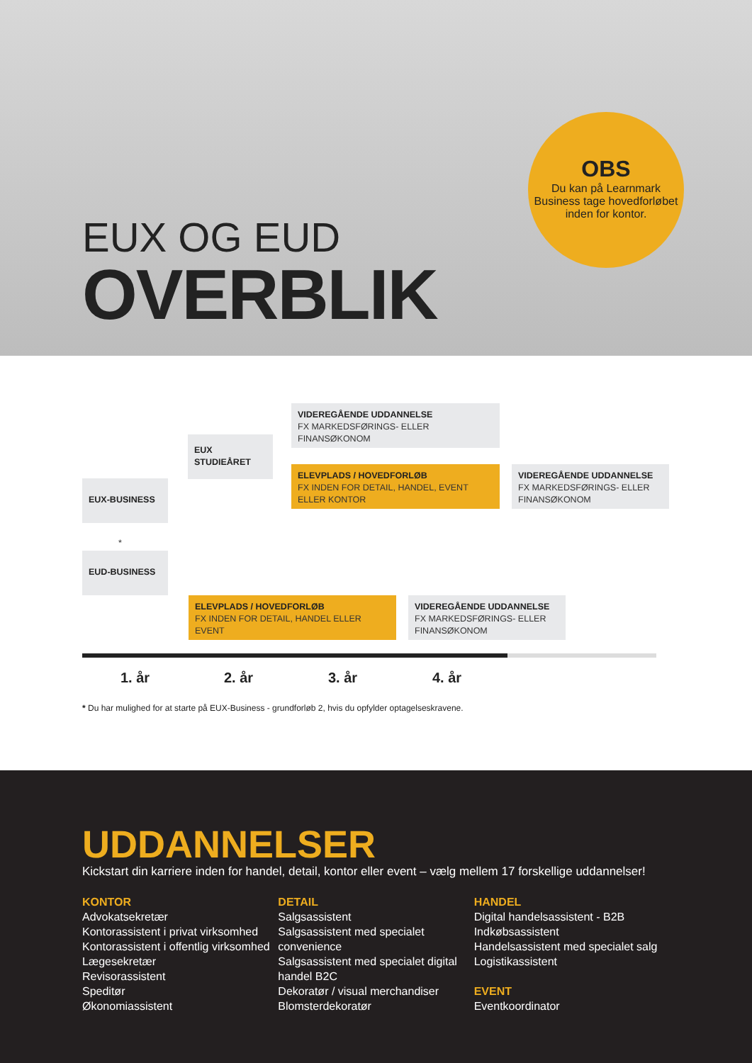OBS
Du kan på Learnmark Business tage hovedforløbet inden for kontor.
EUX OG EUD
OVERBLIK
VIDEREGÅENDE UDDANNELSE
FX MARKEDSFØRINGS- ELLER FINANSØKONOM
EUX
STUDIEÅRET
ELEVPLADS / HOVEDFORLØB
FX INDEN FOR DETAIL, HANDEL, EVENT ELLER KONTOR
VIDEREGÅENDE UDDANNELSE
FX MARKEDSFØRINGS- ELLER FINANSØKONOM
EUX-BUSINESS
*
EUD-BUSINESS
ELEVPLADS / HOVEDFORLØB
FX INDEN FOR DETAIL, HANDEL ELLER EVENT
VIDEREGÅENDE UDDANNELSE
FX MARKEDSFØRINGS- ELLER FINANSØKONOM
1. år 2. år 3. år 4. år
* Du har mulighed for at starte på EUX-Business - grundforløb 2, hvis du opfylder optagelseskravene.
UDDANNELSER
Kickstart din karriere inden for handel, detail, kontor eller event – vælg mellem 17 forskellige uddannelser!
KONTOR
Advokatsekretær
Kontorassistent i privat virksomhed
Kontorassistent i offentlig virksomhed
Lægesekretær
Revisorassistent
Speditør
Økonomiassistent
DETAIL
Salgsassistent
Salgsassistent med specialet convenience
Salgsassistent med specialet digital handel B2C
Dekoratør / visual merchandiser
Blomsterdekoratør
HANDEL
Digital handelsassistent - B2B
Indkøbsassistent
Handelsassistent med specialet salg
Logistikassistent
EVENT
Eventkoordinator